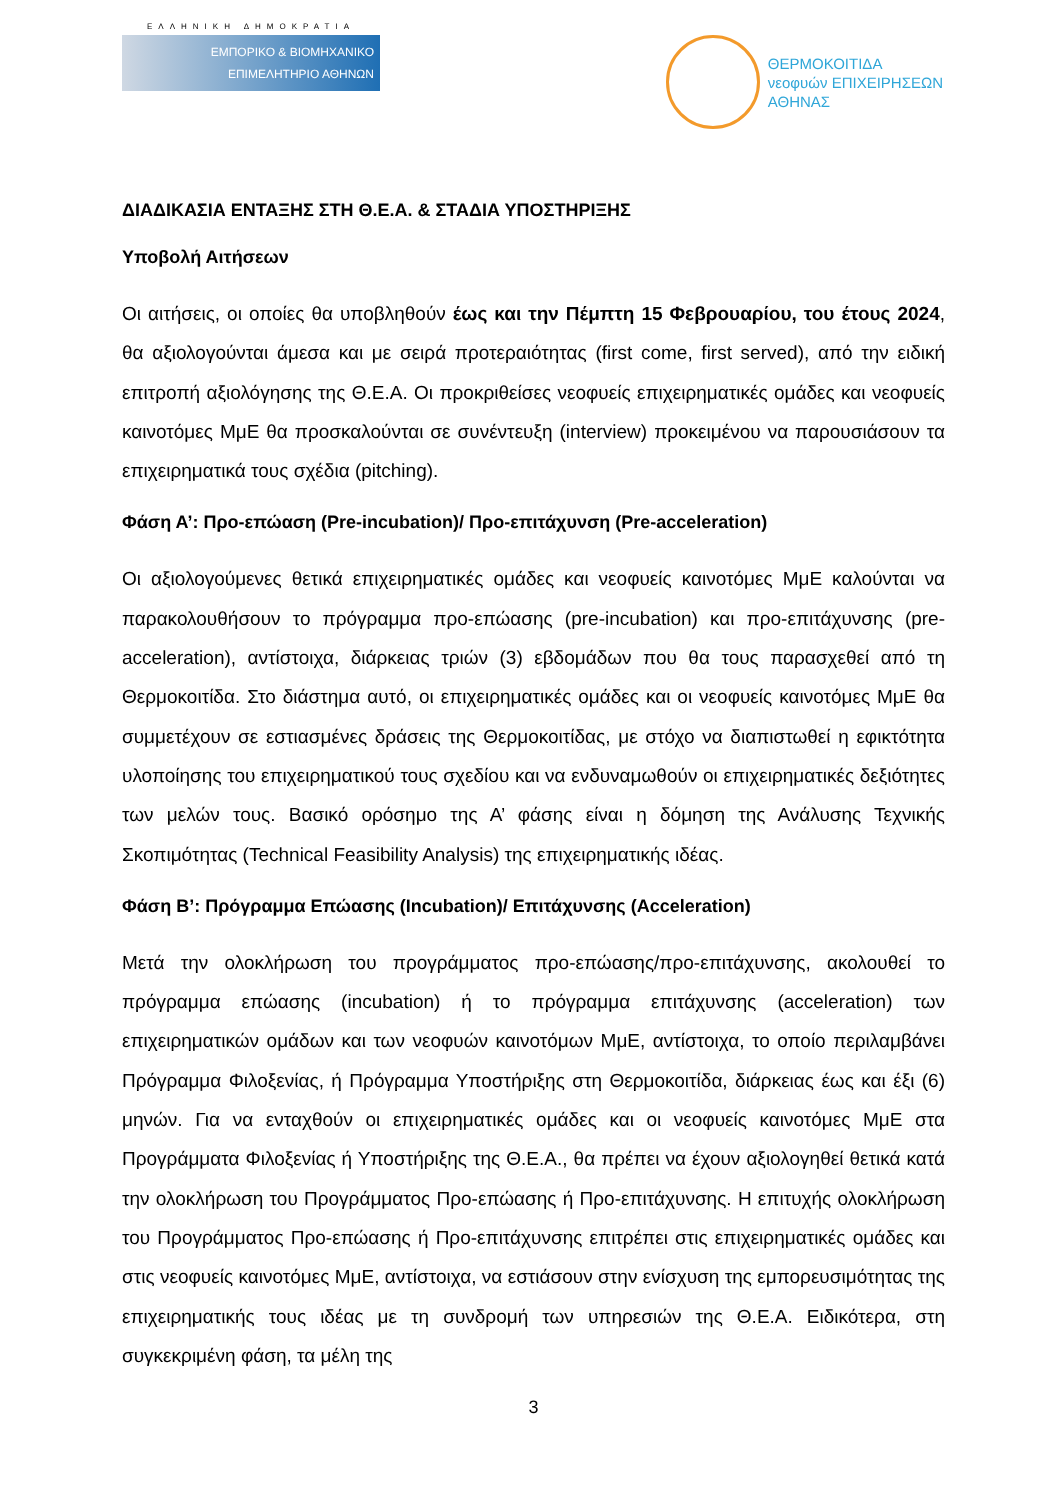ΕΛΛΗΝΙΚΗ ΔΗΜΟΚΡΑΤΙΑ
ΕΜΠΟΡΙΚΟ & ΒΙΟΜΗΧΑΝΙΚΟ
ΕΠΙΜΕΛΗΤΗΡΙΟ ΑΘΗΝΩΝ
ΘΕΡΜΟΚΟΙΤΙΔΑ
νεοφυών ΕΠΙΧΕΙΡΗΣΕΩΝ
ΑΘΗΝΑΣ
ΔΙΑΔΙΚΑΣΙΑ ΕΝΤΑΞΗΣ ΣΤΗ Θ.Ε.Α. & ΣΤΑΔΙΑ ΥΠΟΣΤΗΡΙΞΗΣ
Υποβολή Αιτήσεων
Οι αιτήσεις, οι οποίες θα υποβληθούν έως και την Πέμπτη 15 Φεβρουαρίου, του έτους 2024, θα αξιολογούνται άμεσα και με σειρά προτεραιότητας (first come, first served), από την ειδική επιτροπή αξιολόγησης της Θ.Ε.Α. Οι προκριθείσες νεοφυείς επιχειρηματικές ομάδες και νεοφυείς καινοτόμες ΜμΕ θα προσκαλούνται σε συνέντευξη (interview) προκειμένου να παρουσιάσουν τα επιχειρηματικά τους σχέδια (pitching).
Φάση Α’: Προ-επώαση (Pre-incubation)/ Προ-επιτάχυνση (Pre-acceleration)
Οι αξιολογούμενες θετικά επιχειρηματικές ομάδες και νεοφυείς καινοτόμες ΜμΕ καλούνται να παρακολουθήσουν το πρόγραμμα προ-επώασης (pre-incubation) και προ-επιτάχυνσης (pre-acceleration), αντίστοιχα, διάρκειας τριών (3) εβδομάδων που θα τους παρασχεθεί από τη Θερμοκοιτίδα. Στο διάστημα αυτό, οι επιχειρηματικές ομάδες και οι νεοφυείς καινοτόμες ΜμΕ θα συμμετέχουν σε εστιασμένες δράσεις της Θερμοκοιτίδας, με στόχο να διαπιστωθεί η εφικτότητα υλοποίησης του επιχειρηματικού τους σχεδίου και να ενδυναμωθούν οι επιχειρηματικές δεξιότητες των μελών τους. Βασικό ορόσημο της Α’ φάσης είναι η δόμηση της Ανάλυσης Τεχνικής Σκοπιμότητας (Technical Feasibility Analysis) της επιχειρηματικής ιδέας.
Φάση Β’: Πρόγραμμα Επώασης (Incubation)/ Επιτάχυνσης (Acceleration)
Μετά την ολοκλήρωση του προγράμματος προ-επώασης/προ-επιτάχυνσης, ακολουθεί το πρόγραμμα επώασης (incubation) ή το πρόγραμμα επιτάχυνσης (acceleration) των επιχειρηματικών ομάδων και των νεοφυών καινοτόμων ΜμΕ, αντίστοιχα, το οποίο περιλαμβάνει Πρόγραμμα Φιλοξενίας, ή Πρόγραμμα Υποστήριξης στη Θερμοκοιτίδα, διάρκειας έως και έξι (6) μηνών. Για να ενταχθούν οι επιχειρηματικές ομάδες και οι νεοφυείς καινοτόμες ΜμΕ στα Προγράμματα Φιλοξενίας ή Υποστήριξης της Θ.Ε.Α., θα πρέπει να έχουν αξιολογηθεί θετικά κατά την ολοκλήρωση του Προγράμματος Προ-επώασης ή Προ-επιτάχυνσης. Η επιτυχής ολοκλήρωση του Προγράμματος Προ-επώασης ή Προ-επιτάχυνσης επιτρέπει στις επιχειρηματικές ομάδες και στις νεοφυείς καινοτόμες ΜμΕ, αντίστοιχα, να εστιάσουν στην ενίσχυση της εμπορευσιμότητας της επιχειρηματικής τους ιδέας με τη συνδρομή των υπηρεσιών της Θ.Ε.Α. Ειδικότερα, στη συγκεκριμένη φάση, τα μέλη της
3